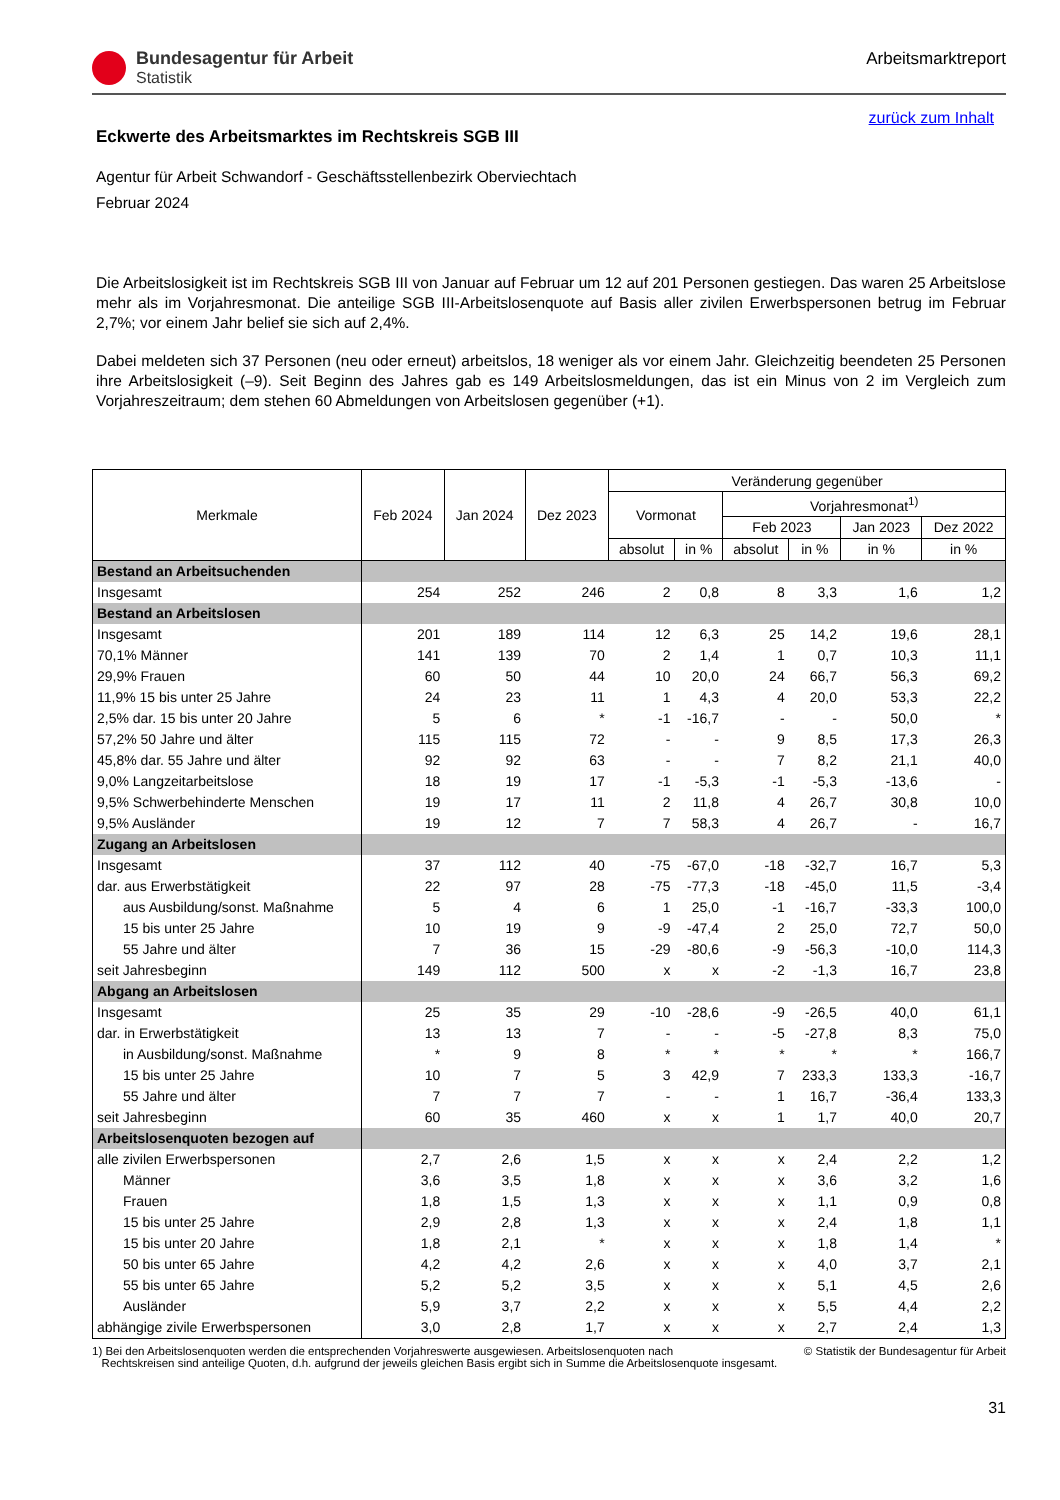Bundesagentur für Arbeit
Statistik
Arbeitsmarktreport
zurück zum Inhalt
Eckwerte des Arbeitsmarktes im Rechtskreis SGB III
Agentur für Arbeit Schwandorf - Geschäftsstellenbezirk Oberviechtach
Februar 2024
Die Arbeitslosigkeit ist im Rechtskreis SGB III von Januar auf Februar um 12 auf 201 Personen gestiegen. Das waren 25 Arbeitslose mehr als im Vorjahresmonat. Die anteilige SGB III-Arbeitslosenquote auf Basis aller zivilen Erwerbspersonen betrug im Februar 2,7%; vor einem Jahr belief sie sich auf 2,4%.
Dabei meldeten sich 37 Personen (neu oder erneut) arbeitslos, 18 weniger als vor einem Jahr. Gleichzeitig beendeten 25 Personen ihre Arbeitslosigkeit (–9). Seit Beginn des Jahres gab es 149 Arbeitslosmeldungen, das ist ein Minus von 2 im Vergleich zum Vorjahreszeitraum; dem stehen 60 Abmeldungen von Arbeitslosen gegenüber (+1).
| Merkmale | Feb 2024 | Jan 2024 | Dez 2023 | Veränderung gegenüber | | | | | |
| --- | --- | --- | --- | --- | --- | --- | --- | --- | --- |
| | | | | Vormonat | | Vorjahresmonat<sup>1)</sup> | | | |
| | | | | | | Feb 2023 | | Jan 2023 | Dez 2022 |
| | | | | absolut | in % | absolut | in % | in % | in % |
| Bestand an Arbeitsuchenden | | | | | | | | | |
| Insgesamt | 254 | 252 | 246 | 2 | 0,8 | 8 | 3,3 | 1,6 | 1,2 |
| Bestand an Arbeitslosen | | | | | | | | | |
| Insgesamt | 201 | 189 | 114 | 12 | 6,3 | 25 | 14,2 | 19,6 | 28,1 |
| 70,1% Männer | 141 | 139 | 70 | 2 | 1,4 | 1 | 0,7 | 10,3 | 11,1 |
| 29,9% Frauen | 60 | 50 | 44 | 10 | 20,0 | 24 | 66,7 | 56,3 | 69,2 |
| 11,9% 15 bis unter 25 Jahre | 24 | 23 | 11 | 1 | 4,3 | 4 | 20,0 | 53,3 | 22,2 |
| 2,5% dar. 15 bis unter 20 Jahre | 5 | 6 | * | -1 | -16,7 | - | - | 50,0 | * |
| 57,2% 50 Jahre und älter | 115 | 115 | 72 | - | - | 9 | 8,5 | 17,3 | 26,3 |
| 45,8% dar. 55 Jahre und älter | 92 | 92 | 63 | - | - | 7 | 8,2 | 21,1 | 40,0 |
| 9,0% Langzeitarbeitslose | 18 | 19 | 17 | -1 | -5,3 | -1 | -5,3 | -13,6 | - |
| 9,5% Schwerbehinderte Menschen | 19 | 17 | 11 | 2 | 11,8 | 4 | 26,7 | 30,8 | 10,0 |
| 9,5% Ausländer | 19 | 12 | 7 | 7 | 58,3 | 4 | 26,7 | - | 16,7 |
| Zugang an Arbeitslosen | | | | | | | | | |
| Insgesamt | 37 | 112 | 40 | -75 | -67,0 | -18 | -32,7 | 16,7 | 5,3 |
| dar. aus Erwerbstätigkeit | 22 | 97 | 28 | -75 | -77,3 | -18 | -45,0 | 11,5 | -3,4 |
| aus Ausbildung/sonst. Maßnahme | 5 | 4 | 6 | 1 | 25,0 | -1 | -16,7 | -33,3 | 100,0 |
| 15 bis unter 25 Jahre | 10 | 19 | 9 | -9 | -47,4 | 2 | 25,0 | 72,7 | 50,0 |
| 55 Jahre und älter | 7 | 36 | 15 | -29 | -80,6 | -9 | -56,3 | -10,0 | 114,3 |
| seit Jahresbeginn | 149 | 112 | 500 | x | x | -2 | -1,3 | 16,7 | 23,8 |
| Abgang an Arbeitslosen | | | | | | | | | |
| Insgesamt | 25 | 35 | 29 | -10 | -28,6 | -9 | -26,5 | 40,0 | 61,1 |
| dar. in Erwerbstätigkeit | 13 | 13 | 7 | - | - | -5 | -27,8 | 8,3 | 75,0 |
| in Ausbildung/sonst. Maßnahme | * | 9 | 8 | * | * | * | * | * | 166,7 |
| 15 bis unter 25 Jahre | 10 | 7 | 5 | 3 | 42,9 | 7 | 233,3 | 133,3 | -16,7 |
| 55 Jahre und älter | 7 | 7 | 7 | - | - | 1 | 16,7 | -36,4 | 133,3 |
| seit Jahresbeginn | 60 | 35 | 460 | x | x | 1 | 1,7 | 40,0 | 20,7 |
| Arbeitslosenquoten bezogen auf | | | | | | | | | |
| alle zivilen Erwerbspersonen | 2,7 | 2,6 | 1,5 | x | x | x | 2,4 | 2,2 | 1,2 |
| Männer | 3,6 | 3,5 | 1,8 | x | x | x | 3,6 | 3,2 | 1,6 |
| Frauen | 1,8 | 1,5 | 1,3 | x | x | x | 1,1 | 0,9 | 0,8 |
| 15 bis unter 25 Jahre | 2,9 | 2,8 | 1,3 | x | x | x | 2,4 | 1,8 | 1,1 |
| 15 bis unter 20 Jahre | 1,8 | 2,1 | * | x | x | x | 1,8 | 1,4 | * |
| 50 bis unter 65 Jahre | 4,2 | 4,2 | 2,6 | x | x | x | 4,0 | 3,7 | 2,1 |
| 55 bis unter 65 Jahre | 5,2 | 5,2 | 3,5 | x | x | x | 5,1 | 4,5 | 2,6 |
| Ausländer | 5,9 | 3,7 | 2,2 | x | x | x | 5,5 | 4,4 | 2,2 |
| abhängige zivile Erwerbspersonen | 3,0 | 2,8 | 1,7 | x | x | x | 2,7 | 2,4 | 1,3 |
1) Bei den Arbeitslosenquoten werden die entsprechenden Vorjahreswerte ausgewiesen. Arbeitslosenquoten nach
Rechtskreisen sind anteilige Quoten, d.h. aufgrund der jeweils gleichen Basis ergibt sich in Summe die Arbeitslosenquote insgesamt.
© Statistik der Bundesagentur für Arbeit
31